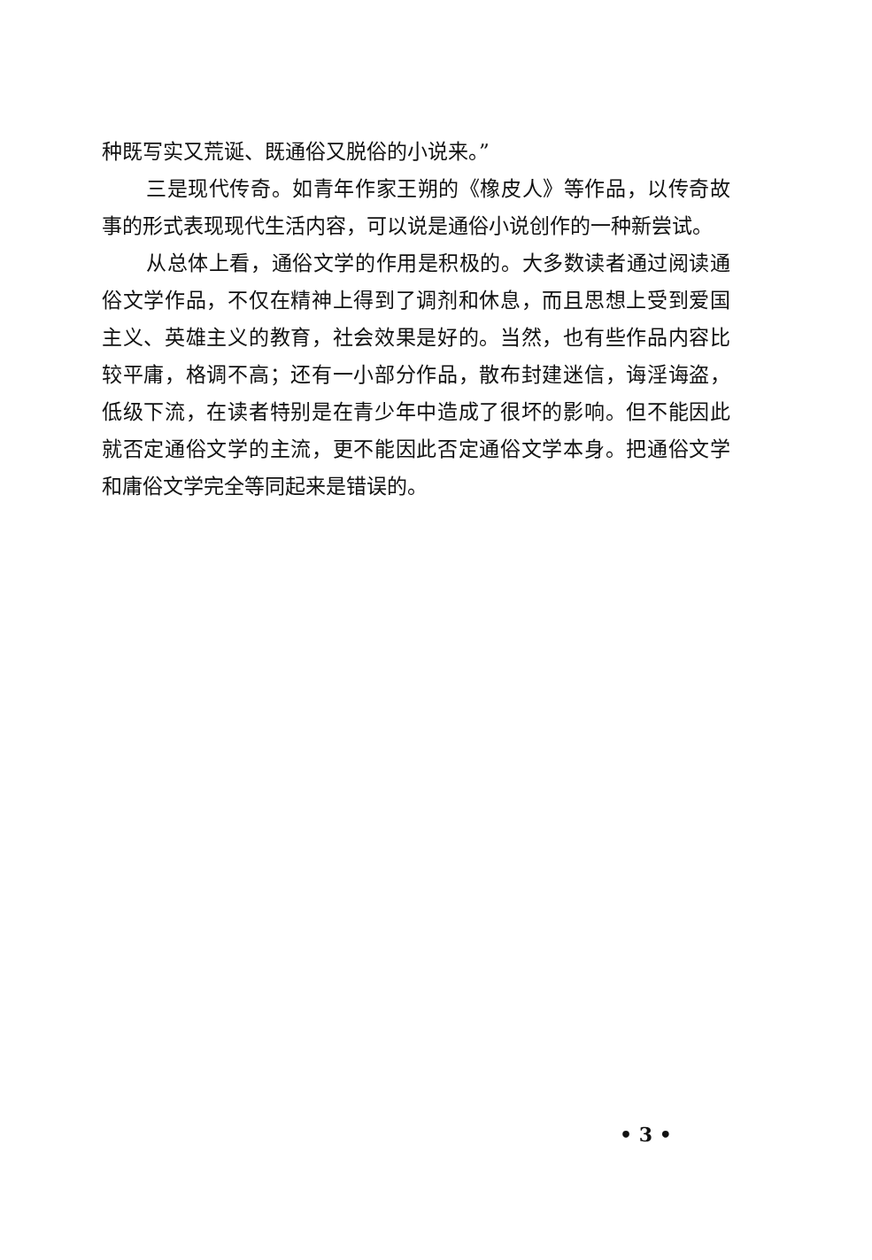种既写实又荒诞、既通俗又脱俗的小说来。”
三是现代传奇。如青年作家王朔的《橡皮人》等作品，以传奇故事的形式表现现代生活内容，可以说是通俗小说创作的一种新尝试。
从总体上看，通俗文学的作用是积极的。大多数读者通过阅读通俗文学作品，不仅在精神上得到了调剂和休息，而且思想上受到爱国主义、英雄主义的教育，社会效果是好的。当然，也有些作品内容比较平庸，格调不高；还有一小部分作品，散布封建迷信，诲淫诲盗，低级下流，在读者特别是在青少年中造成了很坏的影响。但不能因此就否定通俗文学的主流，更不能因此否定通俗文学本身。把通俗文学和庸俗文学完全等同起来是错误的。
• 3 •